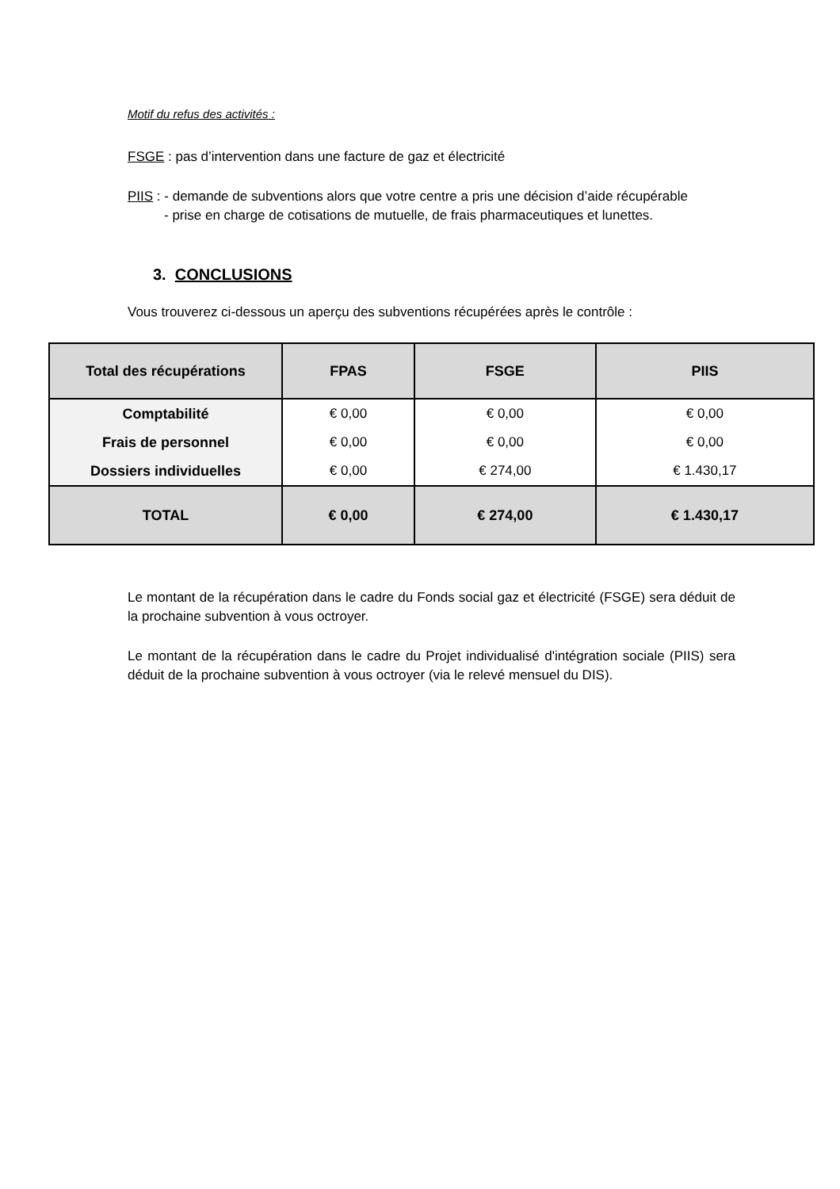Motif du refus des activités :
FSGE : pas d’intervention dans une facture de gaz et électricité
PIIS : - demande de subventions alors que votre centre a pris une décision d’aide récupérable
- prise en charge de cotisations de mutuelle, de frais pharmaceutiques et lunettes.
3. CONCLUSIONS
Vous trouverez ci-dessous un aperçu des subventions récupérées après le contrôle :
| Total des récupérations | FPAS | FSGE | PIIS |
| --- | --- | --- | --- |
| Comptabilité | € 0,00 | € 0,00 | € 0,00 |
| Frais de personnel | € 0,00 | € 0,00 | € 0,00 |
| Dossiers individuelles | € 0,00 | € 274,00 | € 1.430,17 |
| TOTAL | € 0,00 | € 274,00 | € 1.430,17 |
Le montant de la récupération dans le cadre du Fonds social gaz et électricité (FSGE) sera déduit de la prochaine subvention à vous octroyer.
Le montant de la récupération dans le cadre du Projet individualisé d'intégration sociale (PIIS) sera déduit de la prochaine subvention à vous octroyer (via le relevé mensuel du DIS).